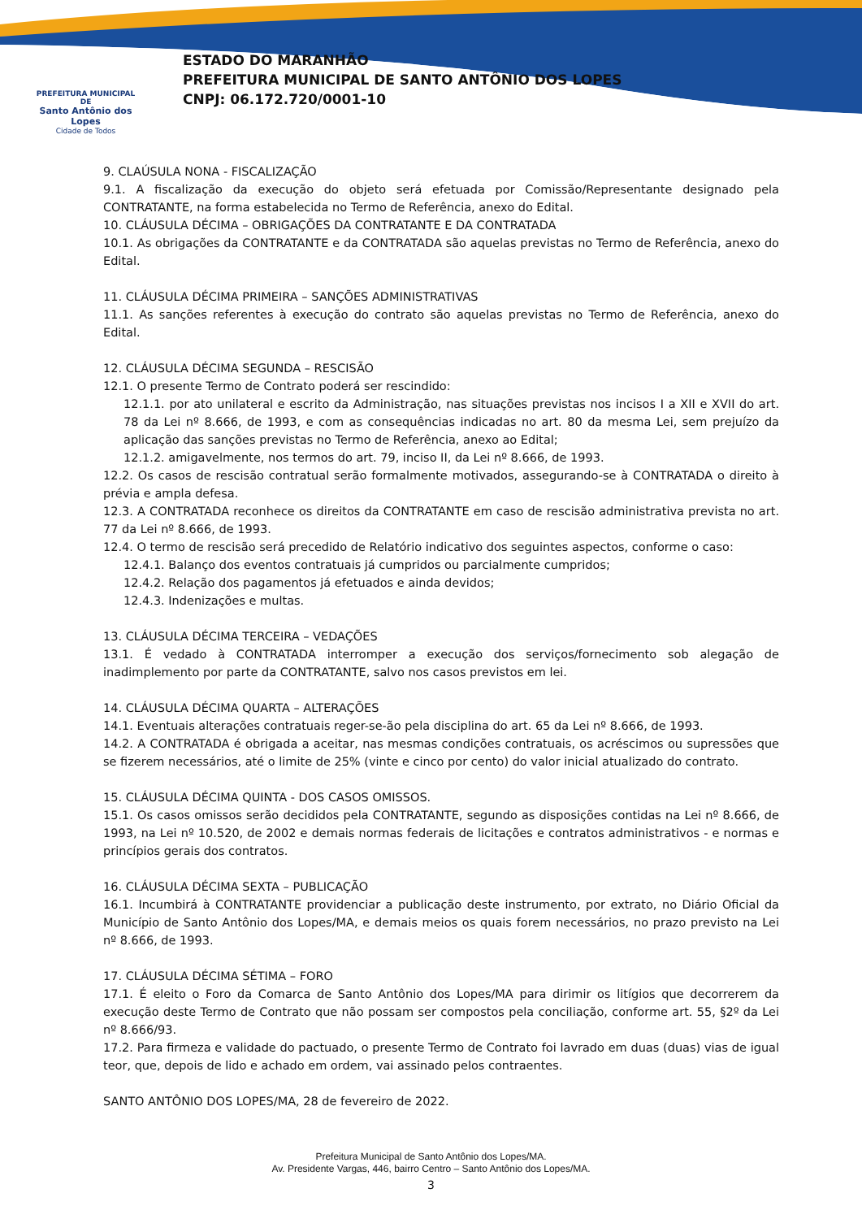PREFEITURA MUNICIPAL DE
Santo Antônio dos Lopes
Cidade de Todos
ESTADO DO MARANHÃO
PREFEITURA MUNICIPAL DE SANTO ANTÔNIO DOS LOPES
CNPJ: 06.172.720/0001-10
9. CLAÚSULA NONA - FISCALIZAÇÃO
9.1. A fiscalização da execução do objeto será efetuada por Comissão/Representante designado pela CONTRATANTE, na forma estabelecida no Termo de Referência, anexo do Edital.
10. CLÁUSULA DÉCIMA – OBRIGAÇÕES DA CONTRATANTE E DA CONTRATADA
10.1. As obrigações da CONTRATANTE e da CONTRATADA são aquelas previstas no Termo de Referência, anexo do Edital.
11. CLÁUSULA DÉCIMA PRIMEIRA – SANÇÕES ADMINISTRATIVAS
11.1. As sanções referentes à execução do contrato são aquelas previstas no Termo de Referência, anexo do Edital.
12. CLÁUSULA DÉCIMA SEGUNDA – RESCISÃO
12.1. O presente Termo de Contrato poderá ser rescindido:
12.1.1. por ato unilateral e escrito da Administração, nas situações previstas nos incisos I a XII e XVII do art. 78 da Lei nº 8.666, de 1993, e com as consequências indicadas no art. 80 da mesma Lei, sem prejuízo da aplicação das sanções previstas no Termo de Referência, anexo ao Edital;
12.1.2. amigavelmente, nos termos do art. 79, inciso II, da Lei nº 8.666, de 1993.
12.2. Os casos de rescisão contratual serão formalmente motivados, assegurando-se à CONTRATADA o direito à prévia e ampla defesa.
12.3. A CONTRATADA reconhece os direitos da CONTRATANTE em caso de rescisão administrativa prevista no art. 77 da Lei nº 8.666, de 1993.
12.4. O termo de rescisão será precedido de Relatório indicativo dos seguintes aspectos, conforme o caso:
12.4.1. Balanço dos eventos contratuais já cumpridos ou parcialmente cumpridos;
12.4.2. Relação dos pagamentos já efetuados e ainda devidos;
12.4.3. Indenizações e multas.
13. CLÁUSULA DÉCIMA TERCEIRA – VEDAÇÕES
13.1. É vedado à CONTRATADA interromper a execução dos serviços/fornecimento sob alegação de inadimplemento por parte da CONTRATANTE, salvo nos casos previstos em lei.
14. CLÁUSULA DÉCIMA QUARTA – ALTERAÇÕES
14.1. Eventuais alterações contratuais reger-se-ão pela disciplina do art. 65 da Lei nº 8.666, de 1993.
14.2. A CONTRATADA é obrigada a aceitar, nas mesmas condições contratuais, os acréscimos ou supressões que se fizerem necessários, até o limite de 25% (vinte e cinco por cento) do valor inicial atualizado do contrato.
15. CLÁUSULA DÉCIMA QUINTA - DOS CASOS OMISSOS.
15.1. Os casos omissos serão decididos pela CONTRATANTE, segundo as disposições contidas na Lei nº 8.666, de 1993, na Lei nº 10.520, de 2002 e demais normas federais de licitações e contratos administrativos - e normas e princípios gerais dos contratos.
16. CLÁUSULA DÉCIMA SEXTA – PUBLICAÇÃO
16.1. Incumbirá à CONTRATANTE providenciar a publicação deste instrumento, por extrato, no Diário Oficial da Município de Santo Antônio dos Lopes/MA, e demais meios os quais forem necessários, no prazo previsto na Lei nº 8.666, de 1993.
17. CLÁUSULA DÉCIMA SÉTIMA – FORO
17.1. É eleito o Foro da Comarca de Santo Antônio dos Lopes/MA para dirimir os litígios que decorrerem da execução deste Termo de Contrato que não possam ser compostos pela conciliação, conforme art. 55, §2º da Lei nº 8.666/93.
17.2. Para firmeza e validade do pactuado, o presente Termo de Contrato foi lavrado em duas (duas) vias de igual teor, que, depois de lido e achado em ordem, vai assinado pelos contraentes.
SANTO ANTÔNIO DOS LOPES/MA, 28 de fevereiro de 2022.
Prefeitura Municipal de Santo Antônio dos Lopes/MA.
Av. Presidente Vargas, 446, bairro Centro – Santo Antônio dos Lopes/MA.
3